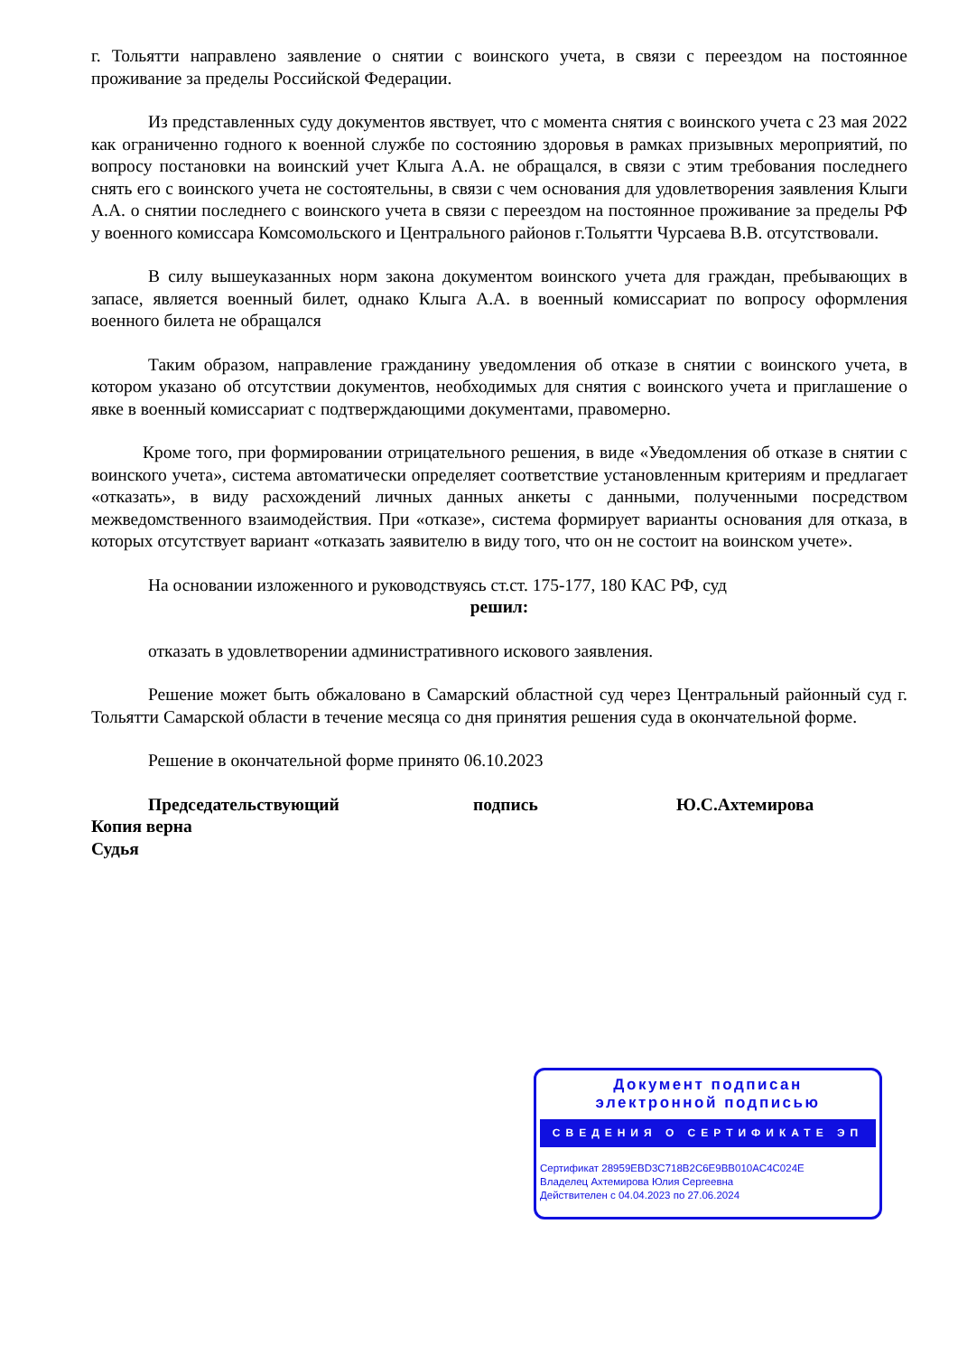г. Тольятти направлено заявление о снятии с воинского учета, в связи с переездом на постоянное проживание за пределы Российской Федерации.
Из представленных суду документов явствует, что с момента снятия с воинского учета с 23 мая 2022 как ограниченно годного к военной службе по состоянию здоровья в рамках призывных мероприятий, по вопросу постановки на воинский учет Клыга А.А. не обращался, в связи с этим требования последнего снять его с воинского учета не состоятельны, в связи с чем основания для удовлетворения заявления Клыги А.А. о снятии последнего с воинского учета в связи с переездом на постоянное проживание за пределы РФ у военного комиссара Комсомольского и Центрального районов г.Тольятти Чурсаева В.В. отсутствовали.
В силу вышеуказанных норм закона документом воинского учета для граждан, пребывающих в запасе, является военный билет, однако Клыга А.А. в военный комиссариат по вопросу оформления военного билета не обращался
Таким образом, направление гражданину уведомления об отказе в снятии с воинского учета, в котором указано об отсутствии документов, необходимых для снятия с воинского учета и приглашение о явке в военный комиссариат с подтверждающими документами, правомерно.
Кроме того, при формировании отрицательного решения, в виде «Уведомления об отказе в снятии с воинского учета», система автоматически определяет соответствие установленным критериям и предлагает «отказать», в виду расхождений личных данных анкеты с данными, полученными посредством межведомственного взаимодействия. При «отказе», система формирует варианты основания для отказа, в которых отсутствует вариант «отказать заявителю в виду того, что он не состоит на воинском учете».
На основании изложенного и руководствуясь ст.ст. 175-177, 180 КАС РФ, суд
решил:
отказать в удовлетворении административного искового заявления.
Решение может быть обжаловано в Самарский областной суд через Центральный районный суд г. Тольятти Самарской области в течение месяца со дня принятия решения суда в окончательной форме.
Решение в окончательной форме принято 06.10.2023
Председательствующий подпись Ю.С.Ахтемирова
Копия верна
Судья
Документ подписан
электронной подписью
СВЕДЕНИЯ О СЕРТИФИКАТЕ ЭП
Сертификат 28959EBD3C718B2C6E9BB010AC4C024E
Владелец Ахтемирова Юлия Сергеевна
Действителен с 04.04.2023 по 27.06.2024